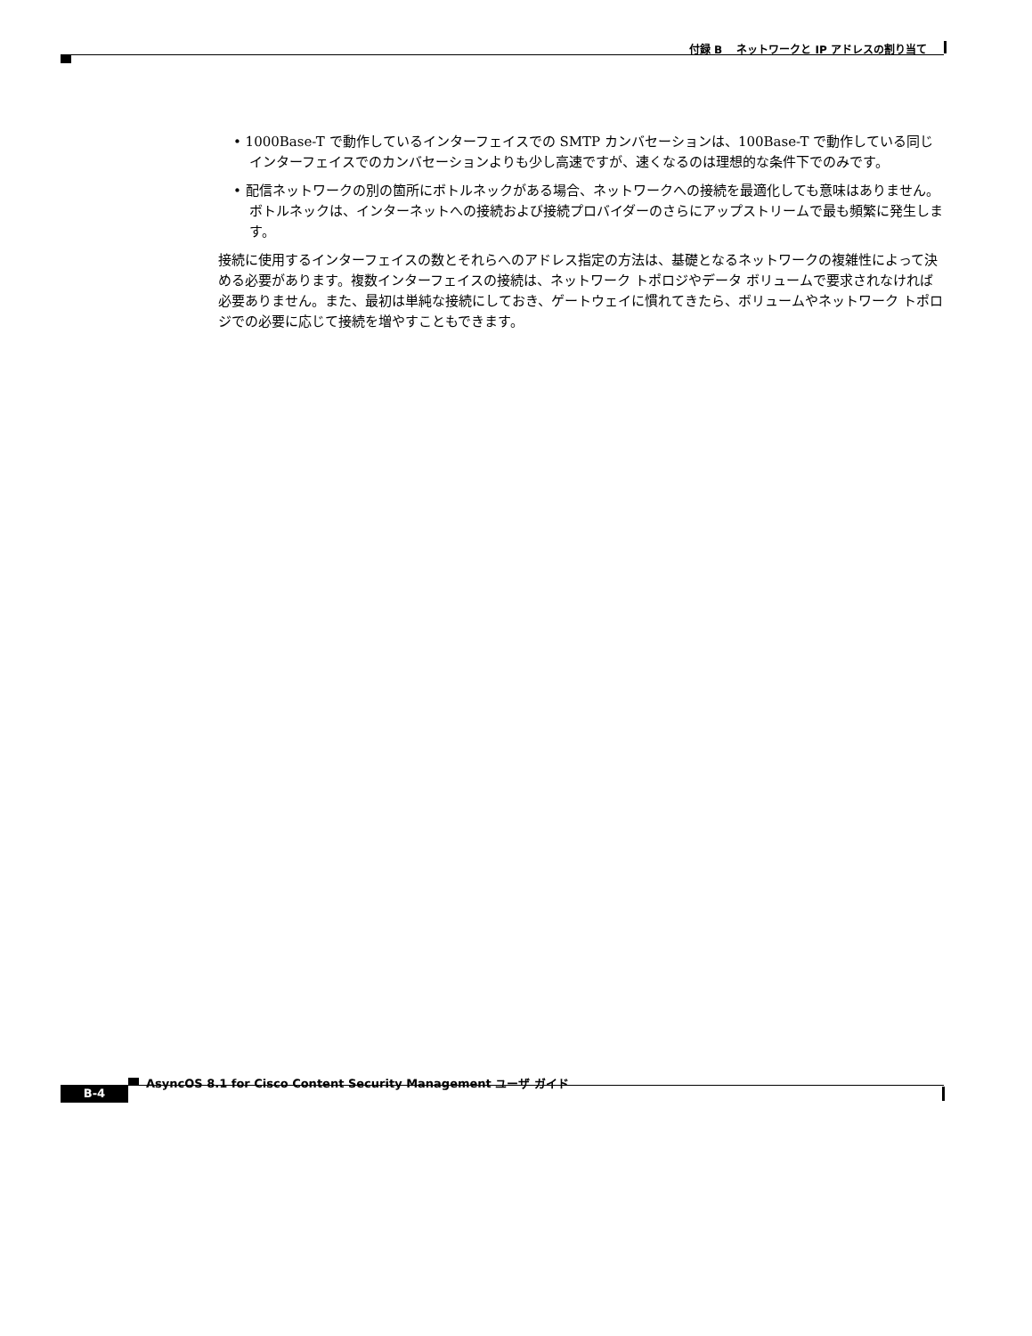付録 B　 ネットワークと IP アドレスの割り当て
• 1000Base-T で動作しているインターフェイスでの SMTP カンバセーションは、100Base-T で動作している同じインターフェイスでのカンバセーションよりも少し高速ですが、速くなるのは理想的な条件下でのみです。
• 配信ネットワークの別の箇所にボトルネックがある場合、ネットワークへの接続を最適化しても意味はありません。ボトルネックは、インターネットへの接続および接続プロバイダーのさらにアップストリームで最も頻繁に発生します。
接続に使用するインターフェイスの数とそれらへのアドレス指定の方法は、基礎となるネットワークの複雑性によって決める必要があります。複数インターフェイスの接続は、ネットワーク トポロジやデータ ボリュームで要求されなければ必要ありません。また、最初は単純な接続にしておき、ゲートウェイに慣れてきたら、ボリュームやネットワーク トポロジでの必要に応じて接続を増やすこともできます。
AsyncOS 8.1 for Cisco Content Security Management ユーザ ガイド
B-4